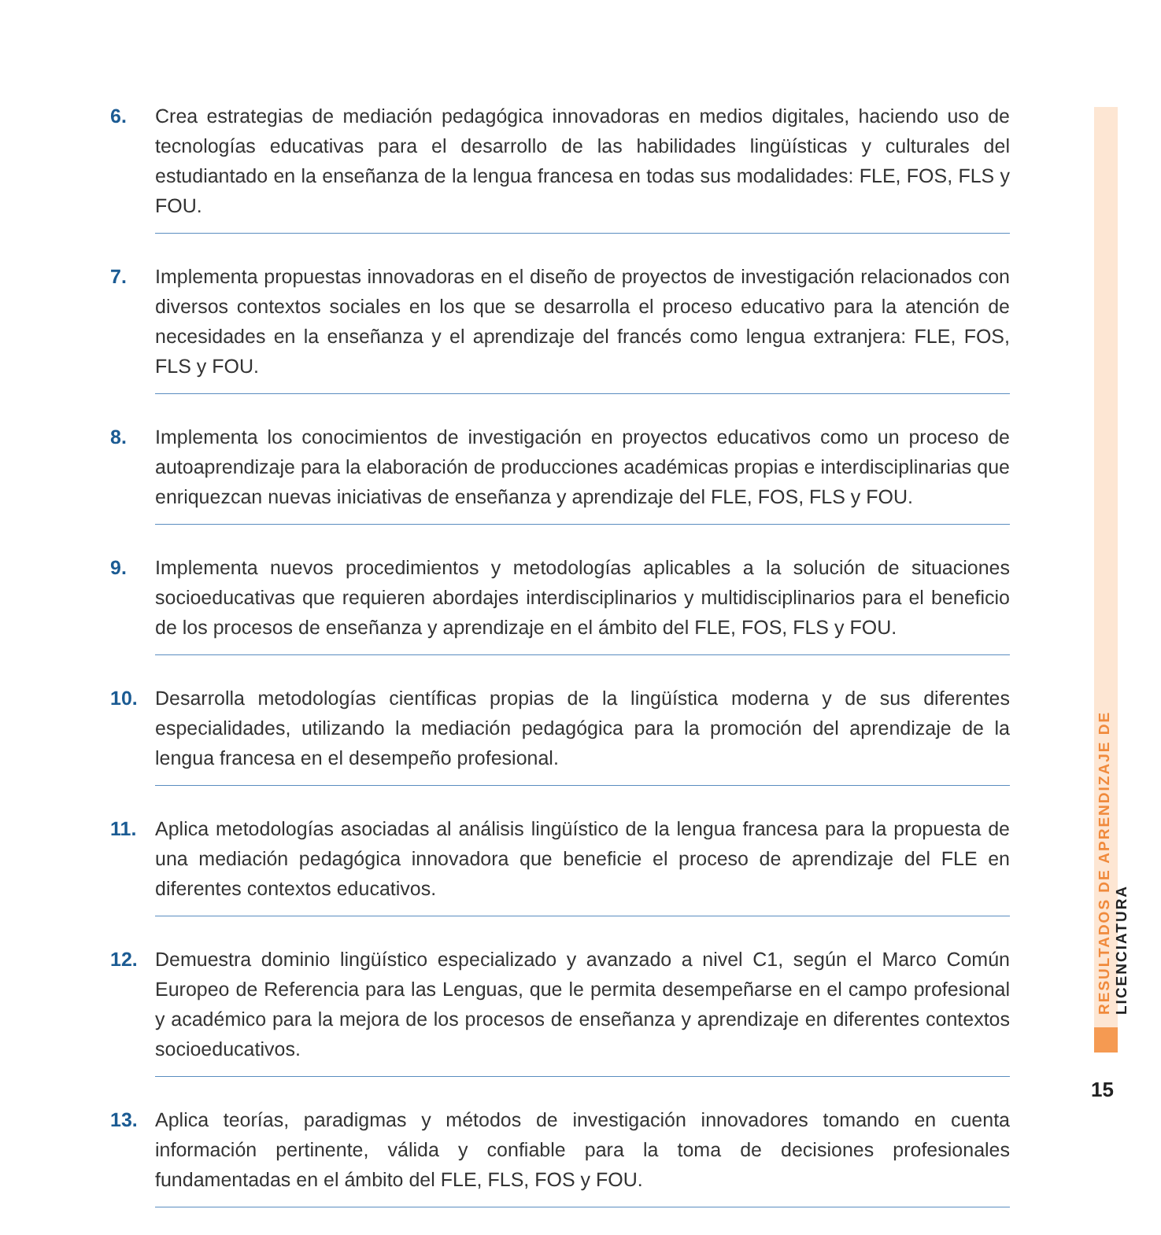6. Crea estrategias de mediación pedagógica innovadoras en medios digitales, haciendo uso de tecnologías educativas para el desarrollo de las habilidades lingüísticas y culturales del estudiantado en la enseñanza de la lengua francesa en todas sus modalidades: FLE, FOS, FLS y FOU.
7. Implementa propuestas innovadoras en el diseño de proyectos de investigación relacionados con diversos contextos sociales en los que se desarrolla el proceso educativo para la atención de necesidades en la enseñanza y el aprendizaje del francés como lengua extranjera: FLE, FOS, FLS y FOU.
8. Implementa los conocimientos de investigación en proyectos educativos como un proceso de autoaprendizaje para la elaboración de producciones académicas propias e interdisciplinarias que enriquezcan nuevas iniciativas de enseñanza y aprendizaje del FLE, FOS, FLS y FOU.
9. Implementa nuevos procedimientos y metodologías aplicables a la solución de situaciones socioeducativas que requieren abordajes interdisciplinarios y multidisciplinarios para el beneficio de los procesos de enseñanza y aprendizaje en el ámbito del FLE, FOS, FLS y FOU.
10. Desarrolla metodologías científicas propias de la lingüística moderna y de sus diferentes especialidades, utilizando la mediación pedagógica para la promoción del aprendizaje de la lengua francesa en el desempeño profesional.
11. Aplica metodologías asociadas al análisis lingüístico de la lengua francesa para la propuesta de una mediación pedagógica innovadora que beneficie el proceso de aprendizaje del FLE en diferentes contextos educativos.
12. Demuestra dominio lingüístico especializado y avanzado a nivel C1, según el Marco Común Europeo de Referencia para las Lenguas, que le permita desempeñarse en el campo profesional y académico para la mejora de los procesos de enseñanza y aprendizaje en diferentes contextos socioeducativos.
13. Aplica teorías, paradigmas y métodos de investigación innovadores tomando en cuenta información pertinente, válida y confiable para la toma de decisiones profesionales fundamentadas en el ámbito del FLE, FLS, FOS y FOU.
RESULTADOS DE APRENDIZAJE DE LICENCIATURA
15